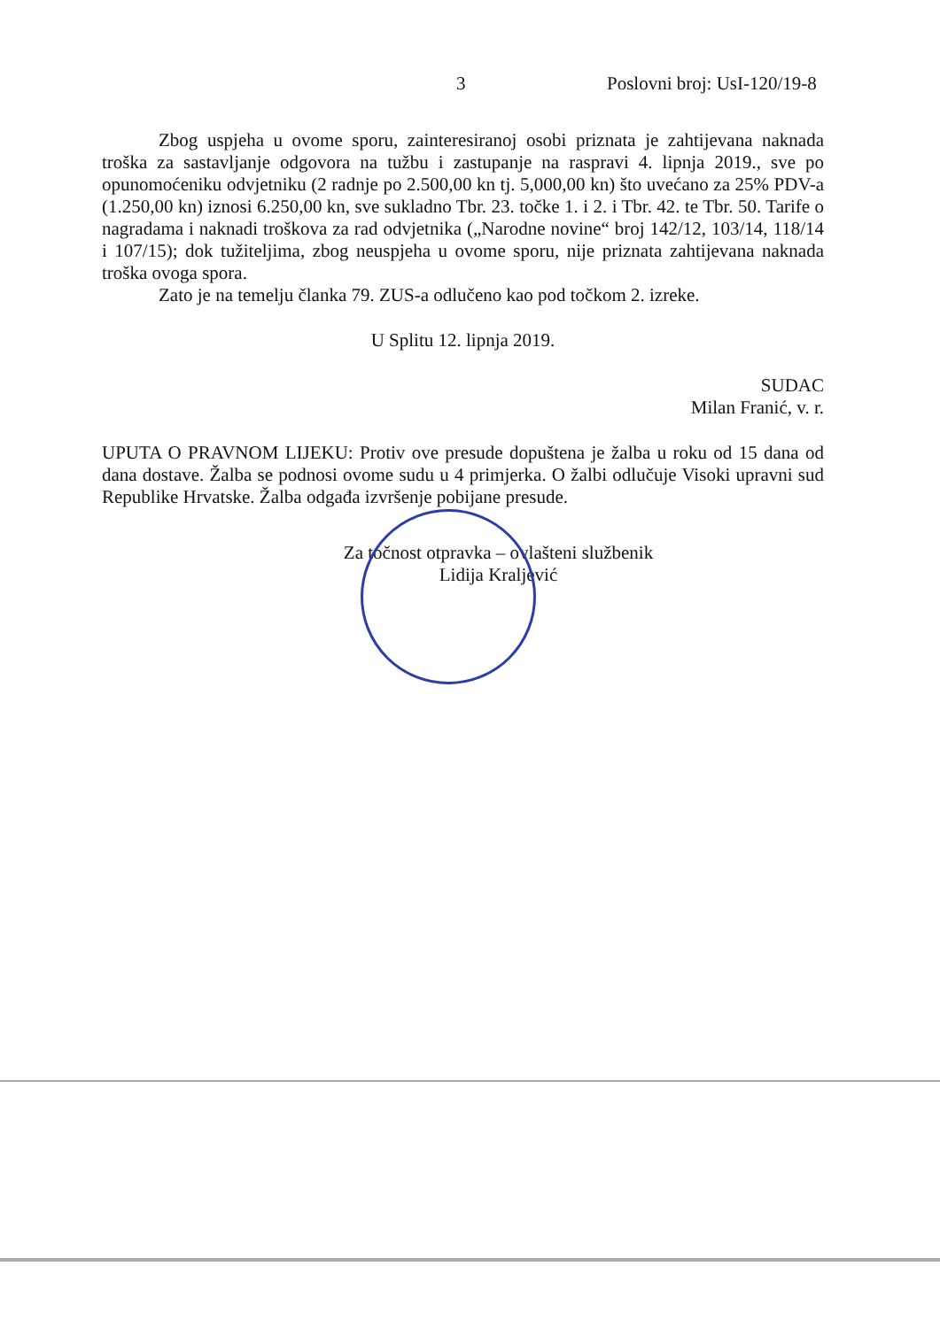3 Poslovni broj: UsI-120/19-8
Zbog uspjeha u ovome sporu, zainteresiranoj osobi priznata je zahtijevana naknada troška za sastavljanje odgovora na tužbu i zastupanje na raspravi 4. lipnja 2019., sve po opunomoćeniku odvjetniku (2 radnje po 2.500,00 kn tj. 5,000,00 kn) što uvećano za 25% PDV-a (1.250,00 kn) iznosi 6.250,00 kn, sve sukladno Tbr. 23. točke 1. i 2. i Tbr. 42. te Tbr. 50. Tarife o nagradama i naknadi troškova za rad odvjetnika („Narodne novine“ broj 142/12, 103/14, 118/14 i 107/15); dok tužiteljima, zbog neuspjeha u ovome sporu, nije priznata zahtijevana naknada troška ovoga spora.
Zato je na temelju članka 79. ZUS-a odlučeno kao pod točkom 2. izreke.
U Splitu 12. lipnja 2019.
SUDAC
Milan Franić, v. r.
UPUTA O PRAVNOM LIJEKU: Protiv ove presude dopuštena je žalba u roku od 15 dana od dana dostave. Žalba se podnosi ovome sudu u 4 primjerka. O žalbi odlučuje Visoki upravni sud Republike Hrvatske. Žalba odgađa izvršenje pobijane presude.
Za točnost otpravka – ovlašteni službenik
Lidija Kraljević